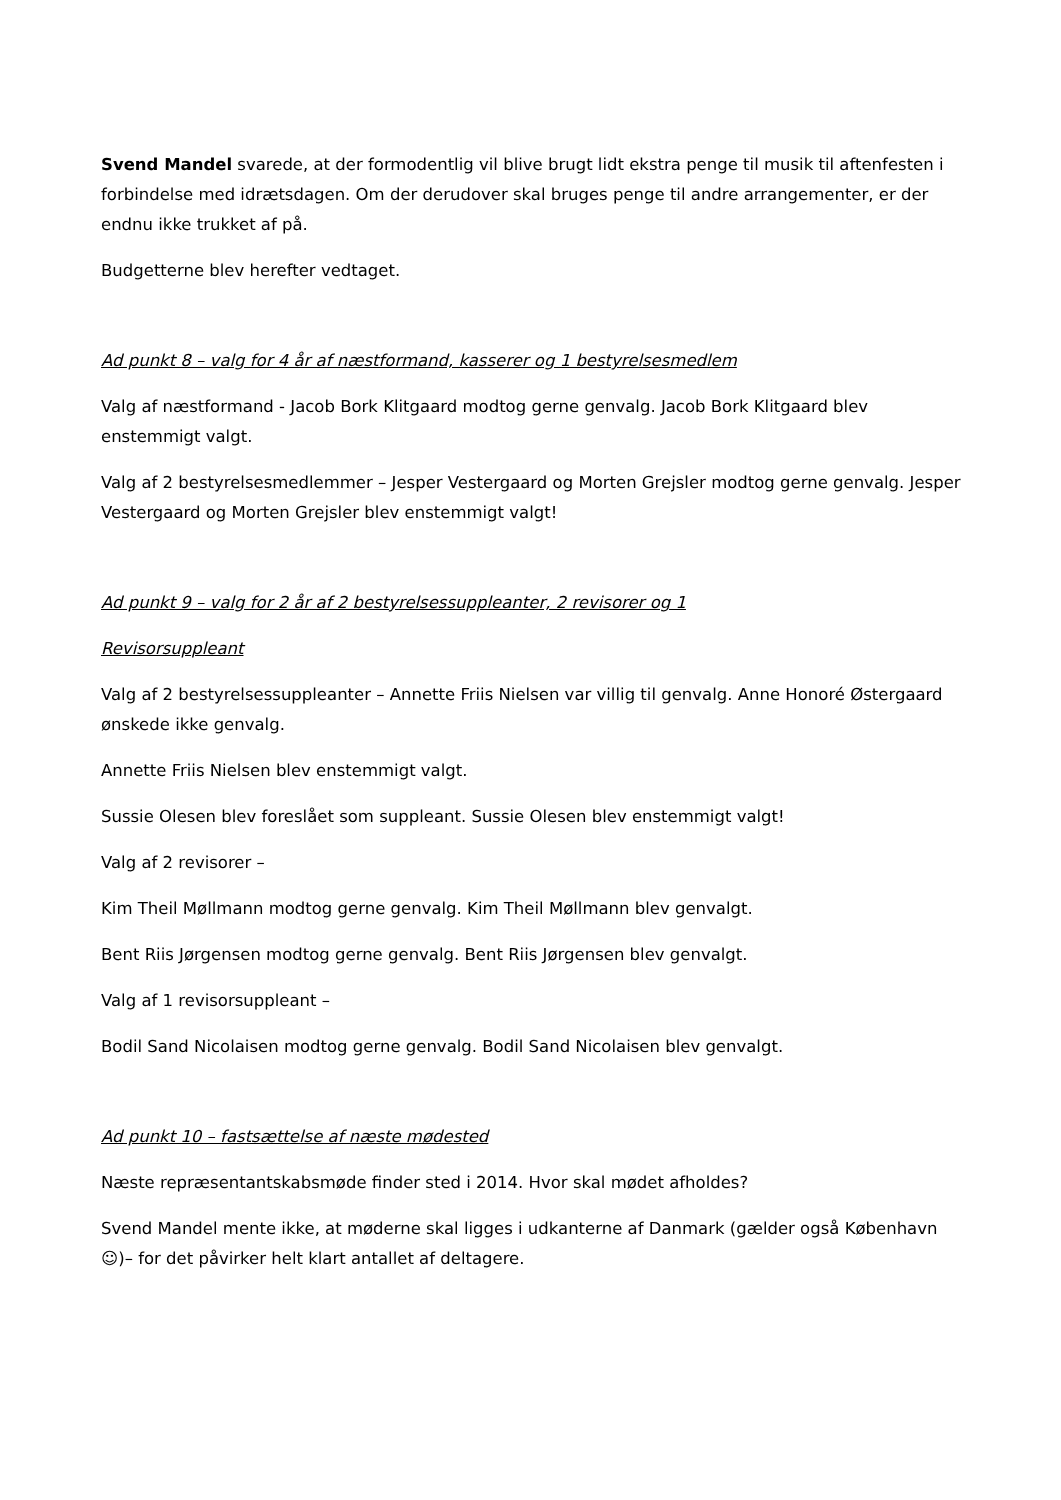Svend Mandel svarede, at der formodentlig vil blive brugt lidt ekstra penge til musik til aftenfesten i forbindelse med idrætsdagen. Om der derudover skal bruges penge til andre arrangementer, er der endnu ikke trukket af på.
Budgetterne blev herefter vedtaget.
Ad punkt 8 – valg for 4 år af næstformand, kasserer og 1 bestyrelsesmedlem
Valg af næstformand - Jacob Bork Klitgaard modtog gerne genvalg. Jacob Bork Klitgaard blev enstemmigt valgt.
Valg af 2 bestyrelsesmedlemmer – Jesper Vestergaard og Morten Grejsler modtog gerne genvalg. Jesper Vestergaard og Morten Grejsler blev enstemmigt valgt!
Ad punkt 9 – valg for 2 år af 2 bestyrelsessuppleanter, 2 revisorer og 1
Revisorsuppleant
Valg af 2 bestyrelsessuppleanter – Annette Friis Nielsen var villig til genvalg. Anne Honoré Østergaard ønskede ikke genvalg.
Annette Friis Nielsen blev enstemmigt valgt.
Sussie Olesen blev foreslået som suppleant. Sussie Olesen blev enstemmigt valgt!
Valg af 2 revisorer –
Kim Theil Møllmann modtog gerne genvalg. Kim Theil Møllmann blev genvalgt.
Bent Riis Jørgensen modtog gerne genvalg. Bent Riis Jørgensen blev genvalgt.
Valg af 1 revisorsuppleant –
Bodil Sand Nicolaisen modtog gerne genvalg. Bodil Sand Nicolaisen blev genvalgt.
Ad punkt 10 – fastsættelse af næste mødested
Næste repræsentantskabsmøde finder sted i 2014. Hvor skal mødet afholdes?
Svend Mandel mente ikke, at møderne skal ligges i udkanterne af Danmark (gælder også København ☺)– for det påvirker helt klart antallet af deltagere.